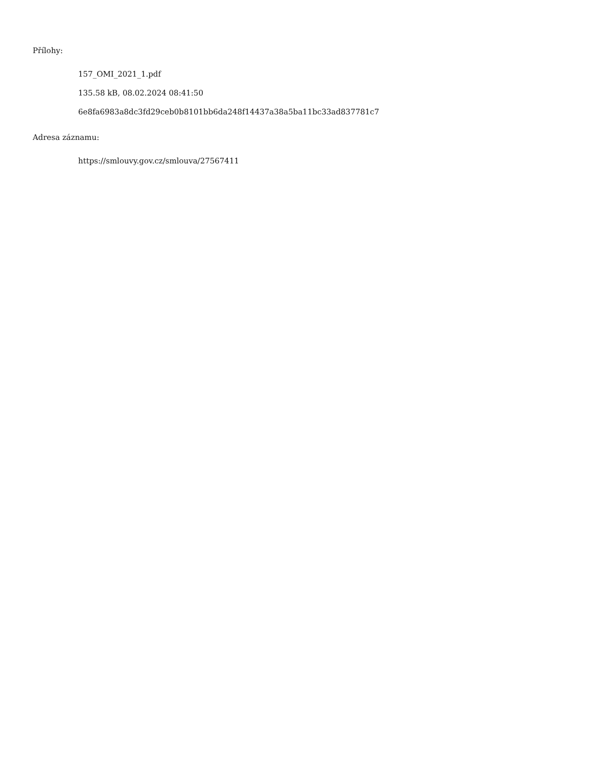Přílohy:
157_OMI_2021_1.pdf
135.58 kB, 08.02.2024 08:41:50
6e8fa6983a8dc3fd29ceb0b8101bb6da248f14437a38a5ba11bc33ad837781c7
Adresa záznamu:
https://smlouvy.gov.cz/smlouva/27567411